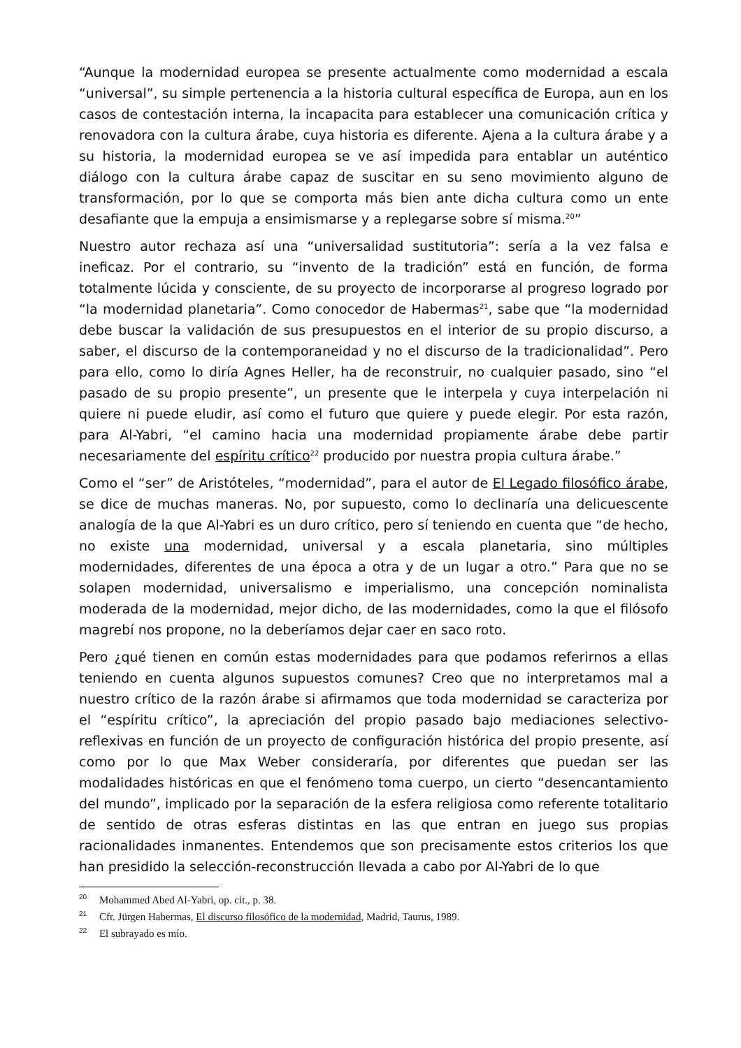“Aunque la modernidad europea se presente actualmente como modernidad a escala “universal”, su simple pertenencia a la historia cultural específica de Europa, aun en los casos de contestación interna, la incapacita para establecer una comunicación crítica y renovadora con la cultura árabe, cuya historia es diferente. Ajena a la cultura árabe y a su historia, la modernidad europea se ve así impedida para entablar un auténtico diálogo con la cultura árabe capaz de suscitar en su seno movimiento alguno de transformación, por lo que se comporta más bien ante dicha cultura como un ente desafiante que la empuja a ensimismarse y a replegarse sobre sí misma.<sup>20</sup>”
Nuestro autor rechaza así una “universalidad sustitutoria”: sería a la vez falsa e ineficaz. Por el contrario, su “invento de la tradición” está en función, de forma totalmente lúcida y consciente, de su proyecto de incorporarse al progreso logrado por “la modernidad planetaria”. Como conocedor de Habermas<sup>21</sup>, sabe que “la modernidad debe buscar la validación de sus presupuestos en el interior de su propio discurso, a saber, el discurso de la contemporaneidad y no el discurso de la tradicionalidad”. Pero para ello, como lo diría Agnes Heller, ha de reconstruir, no cualquier pasado, sino “el pasado de su propio presente”, un presente que le interpela y cuya interpelación ni quiere ni puede eludir, así como el futuro que quiere y puede elegir. Por esta razón, para Al-Yabri, “el camino hacia una modernidad propiamente árabe debe partir necesariamente del espíritu crítico<sup>22</sup> producido por nuestra propia cultura árabe.”
Como el “ser” de Aristóteles, “modernidad”, para el autor de El Legado filosófico árabe, se dice de muchas maneras. No, por supuesto, como lo declinaría una delicuescente analogía de la que Al-Yabri es un duro crítico, pero sí teniendo en cuenta que “de hecho, no existe una modernidad, universal y a escala planetaria, sino múltiples modernidades, diferentes de una época a otra y de un lugar a otro.” Para que no se solapen modernidad, universalismo e imperialismo, una concepción nominalista moderada de la modernidad, mejor dicho, de las modernidades, como la que el filósofo magrebí nos propone, no la deberíamos dejar caer en saco roto.
Pero ¿qué tienen en común estas modernidades para que podamos referirnos a ellas teniendo en cuenta algunos supuestos comunes? Creo que no interpretamos mal a nuestro crítico de la razón árabe si afirmamos que toda modernidad se caracteriza por el “espíritu crítico”, la apreciación del propio pasado bajo mediaciones selectivo-reflexivas en función de un proyecto de configuración histórica del propio presente, así como por lo que Max Weber consideraría, por diferentes que puedan ser las modalidades históricas en que el fenómeno toma cuerpo, un cierto “desencantamiento del mundo”, implicado por la separación de la esfera religiosa como referente totalitario de sentido de otras esferas distintas en las que entran en juego sus propias racionalidades inmanentes. Entendemos que son precisamente estos criterios los que han presidido la selección-reconstrucción llevada a cabo por Al-Yabri de lo que
<sup>20</sup> Mohammed Abed Al-Yabri, op. cit., p. 38.
<sup>21</sup> Cfr. Jürgen Habermas, El discurso filosófico de la modernidad, Madrid, Taurus, 1989.
<sup>22</sup> El subrayado es mío.